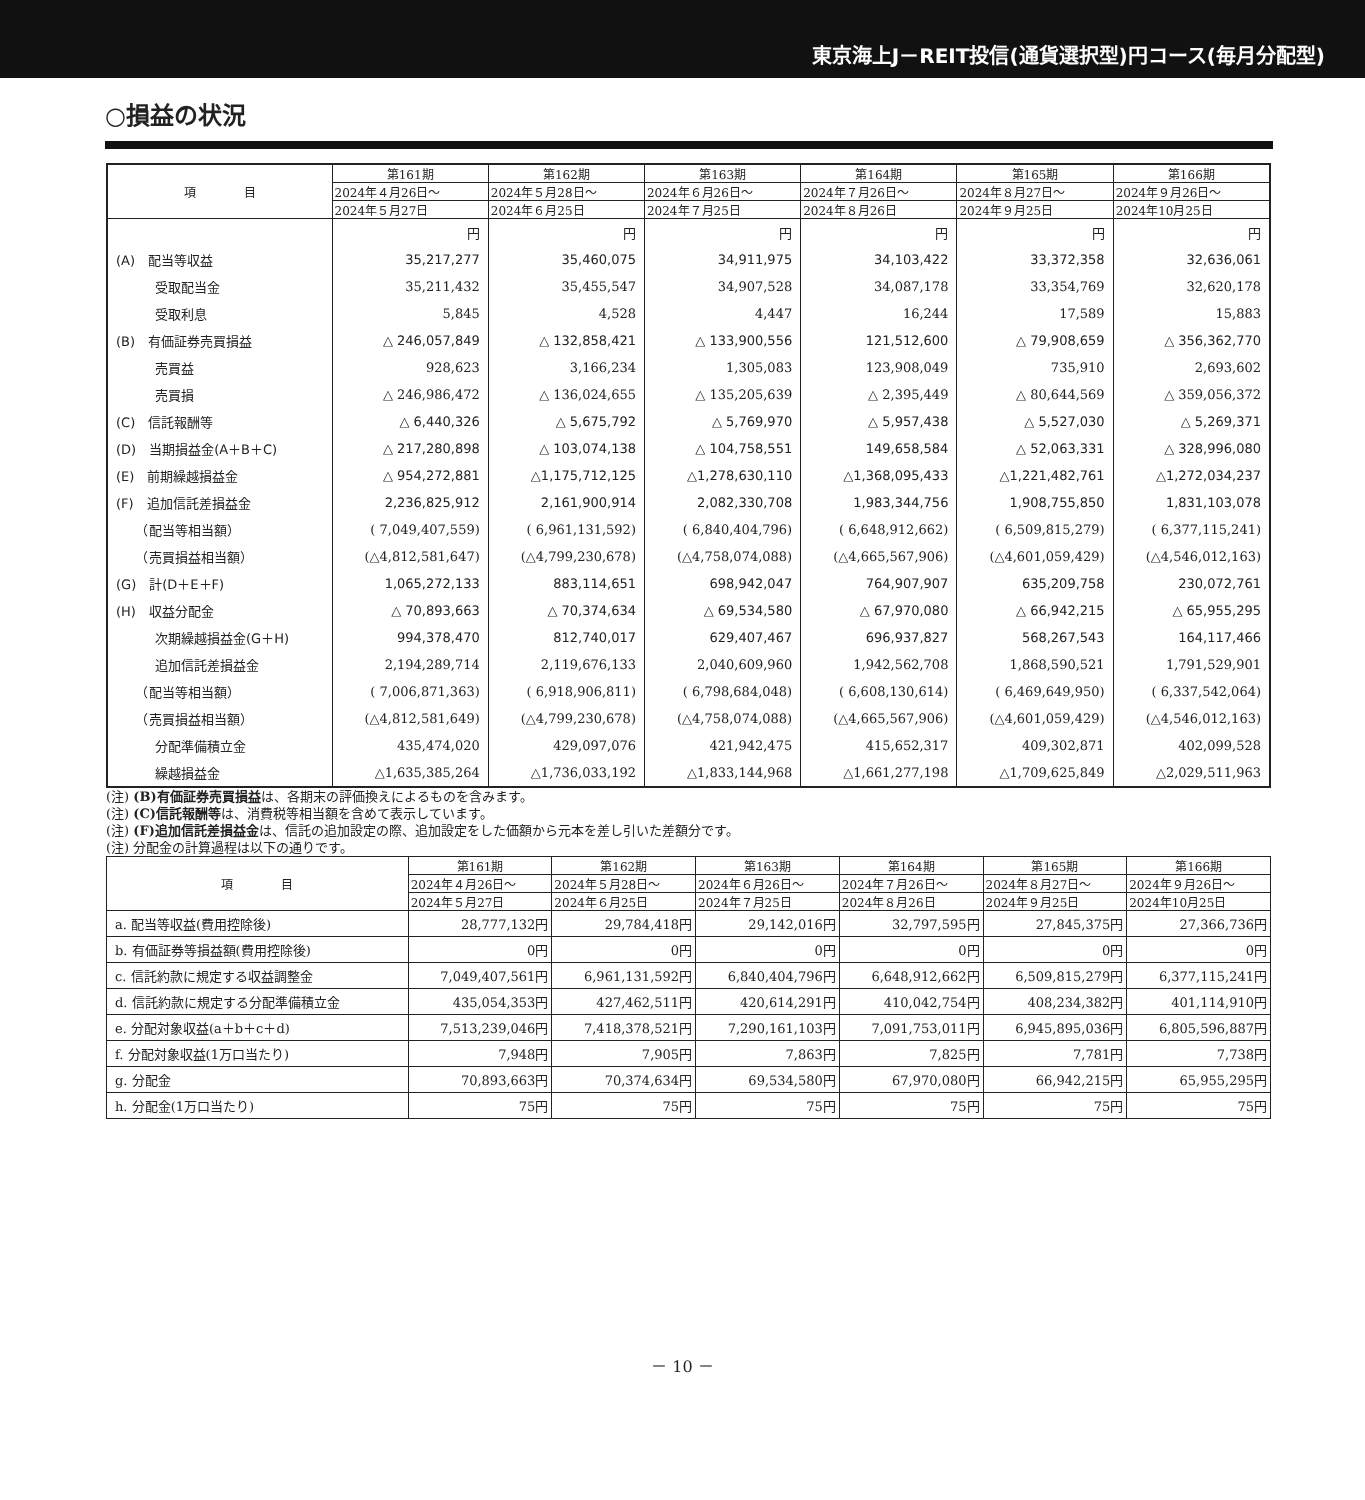東京海上J－REIT投信(通貨選択型)円コース(毎月分配型)
○損益の状況
| 項 目 | 第161期 | 第162期 | 第163期 | 第164期 | 第165期 | 第166期 |
| --- | --- | --- | --- | --- | --- | --- |
| | 2024年４月26日～ | 2024年５月28日～ | 2024年６月26日～ | 2024年７月26日～ | 2024年８月27日～ | 2024年９月26日～ |
| | 2024年５月27日 | 2024年６月25日 | 2024年７月25日 | 2024年８月26日 | 2024年９月25日 | 2024年10月25日 |
| | 円 | 円 | 円 | 円 | 円 | 円 |
| (A) 配当等収益 | 35,217,277 | 35,460,075 | 34,911,975 | 34,103,422 | 33,372,358 | 32,636,061 |
| 受取配当金 | 35,211,432 | 35,455,547 | 34,907,528 | 34,087,178 | 33,354,769 | 32,620,178 |
| 受取利息 | 5,845 | 4,528 | 4,447 | 16,244 | 17,589 | 15,883 |
| (B) 有価証券売買損益 | △ 246,057,849 | △ 132,858,421 | △ 133,900,556 | 121,512,600 | △ 79,908,659 | △ 356,362,770 |
| 売買益 | 928,623 | 3,166,234 | 1,305,083 | 123,908,049 | 735,910 | 2,693,602 |
| 売買損 | △ 246,986,472 | △ 136,024,655 | △ 135,205,639 | △ 2,395,449 | △ 80,644,569 | △ 359,056,372 |
| (C) 信託報酬等 | △ 6,440,326 | △ 5,675,792 | △ 5,769,970 | △ 5,957,438 | △ 5,527,030 | △ 5,269,371 |
| (D) 当期損益金(A＋B＋C) | △ 217,280,898 | △ 103,074,138 | △ 104,758,551 | 149,658,584 | △ 52,063,331 | △ 328,996,080 |
| (E) 前期繰越損益金 | △ 954,272,881 | △1,175,712,125 | △1,278,630,110 | △1,368,095,433 | △1,221,482,761 | △1,272,034,237 |
| (F) 追加信託差損益金 | 2,236,825,912 | 2,161,900,914 | 2,082,330,708 | 1,983,344,756 | 1,908,755,850 | 1,831,103,078 |
| （配当等相当額） | ( 7,049,407,559) | ( 6,961,131,592) | ( 6,840,404,796) | ( 6,648,912,662) | ( 6,509,815,279) | ( 6,377,115,241) |
| （売買損益相当額） | (△4,812,581,647) | (△4,799,230,678) | (△4,758,074,088) | (△4,665,567,906) | (△4,601,059,429) | (△4,546,012,163) |
| (G) 計(D＋E＋F) | 1,065,272,133 | 883,114,651 | 698,942,047 | 764,907,907 | 635,209,758 | 230,072,761 |
| (H) 収益分配金 | △ 70,893,663 | △ 70,374,634 | △ 69,534,580 | △ 67,970,080 | △ 66,942,215 | △ 65,955,295 |
| 次期繰越損益金(G＋H) | 994,378,470 | 812,740,017 | 629,407,467 | 696,937,827 | 568,267,543 | 164,117,466 |
| 追加信託差損益金 | 2,194,289,714 | 2,119,676,133 | 2,040,609,960 | 1,942,562,708 | 1,868,590,521 | 1,791,529,901 |
| （配当等相当額） | ( 7,006,871,363) | ( 6,918,906,811) | ( 6,798,684,048) | ( 6,608,130,614) | ( 6,469,649,950) | ( 6,337,542,064) |
| （売買損益相当額） | (△4,812,581,649) | (△4,799,230,678) | (△4,758,074,088) | (△4,665,567,906) | (△4,601,059,429) | (△4,546,012,163) |
| 分配準備積立金 | 435,474,020 | 429,097,076 | 421,942,475 | 415,652,317 | 409,302,871 | 402,099,528 |
| 繰越損益金 | △1,635,385,264 | △1,736,033,192 | △1,833,144,968 | △1,661,277,198 | △1,709,625,849 | △2,029,511,963 |
(注) (B)有価証券売買損益は、各期末の評価換えによるものを含みます。
(注) (C)信託報酬等は、消費税等相当額を含めて表示しています。
(注) (F)追加信託差損益金は、信託の追加設定の際、追加設定をした価額から元本を差し引いた差額分です。
(注) 分配金の計算過程は以下の通りです。
| 項 目 | 第161期 | 第162期 | 第163期 | 第164期 | 第165期 | 第166期 |
| --- | --- | --- | --- | --- | --- | --- |
| | 2024年４月26日～ | 2024年５月28日～ | 2024年６月26日～ | 2024年７月26日～ | 2024年８月27日～ | 2024年９月26日～ |
| | 2024年５月27日 | 2024年６月25日 | 2024年７月25日 | 2024年８月26日 | 2024年９月25日 | 2024年10月25日 |
| a. 配当等収益(費用控除後) | 28,777,132円 | 29,784,418円 | 29,142,016円 | 32,797,595円 | 27,845,375円 | 27,366,736円 |
| b. 有価証券等損益額(費用控除後) | 0円 | 0円 | 0円 | 0円 | 0円 | 0円 |
| c. 信託約款に規定する収益調整金 | 7,049,407,561円 | 6,961,131,592円 | 6,840,404,796円 | 6,648,912,662円 | 6,509,815,279円 | 6,377,115,241円 |
| d. 信託約款に規定する分配準備積立金 | 435,054,353円 | 427,462,511円 | 420,614,291円 | 410,042,754円 | 408,234,382円 | 401,114,910円 |
| e. 分配対象収益(a＋b＋c＋d) | 7,513,239,046円 | 7,418,378,521円 | 7,290,161,103円 | 7,091,753,011円 | 6,945,895,036円 | 6,805,596,887円 |
| f. 分配対象収益(1万口当たり) | 7,948円 | 7,905円 | 7,863円 | 7,825円 | 7,781円 | 7,738円 |
| g. 分配金 | 70,893,663円 | 70,374,634円 | 69,534,580円 | 67,970,080円 | 66,942,215円 | 65,955,295円 |
| h. 分配金(1万口当たり) | 75円 | 75円 | 75円 | 75円 | 75円 | 75円 |
－ 10 －